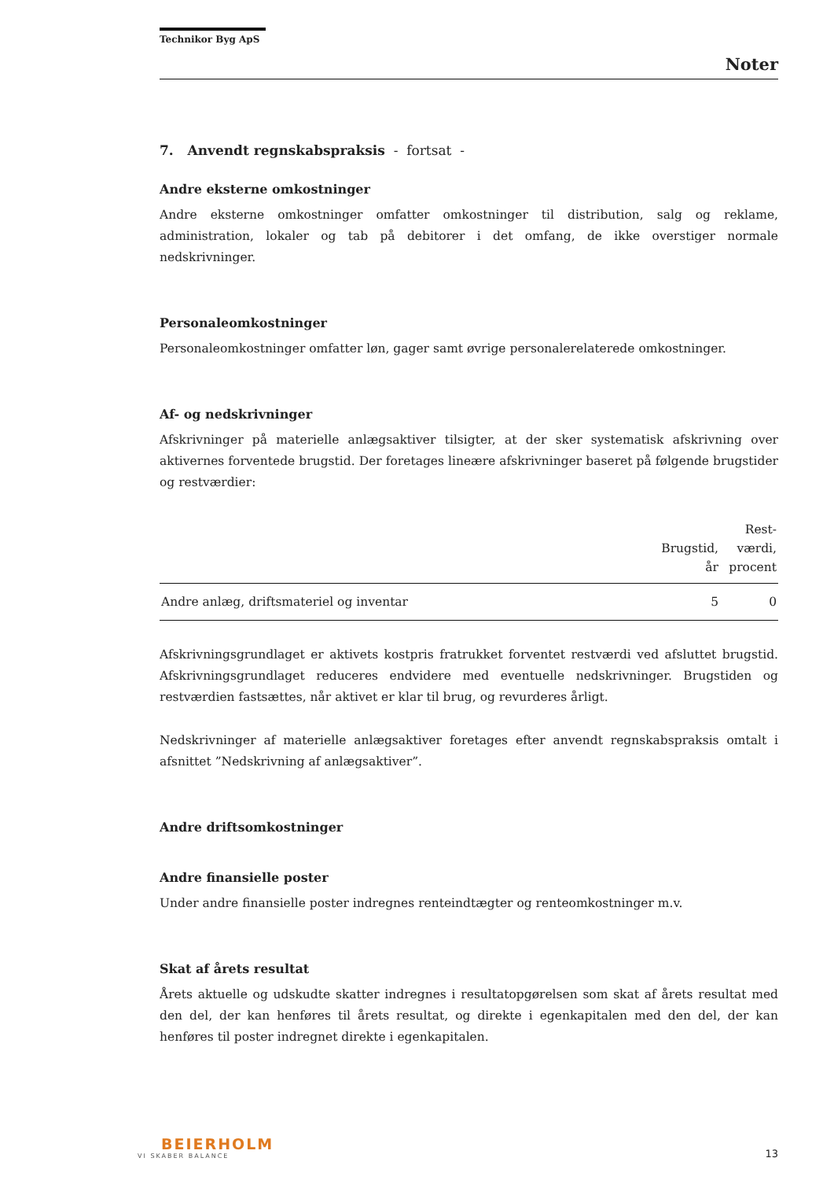Technikor Byg ApS
Noter
7. Anvendt regnskabspraksis - fortsat -
Andre eksterne omkostninger
Andre eksterne omkostninger omfatter omkostninger til distribution, salg og reklame, administration, lokaler og tab på debitorer i det omfang, de ikke overstiger normale nedskrivninger.
Personaleomkostninger
Personaleomkostninger omfatter løn, gager samt øvrige personalerelaterede omkostninger.
Af- og nedskrivninger
Afskrivninger på materielle anlægsaktiver tilsigter, at der sker systematisk afskrivning over aktivernes forventede brugstid. Der foretages lineære afskrivninger baseret på følgende brugstider og restværdier:
| | Brugstid, år | Rest- værdi, procent |
| --- | --- | --- |
| Andre anlæg, driftsmateriel og inventar | 5 | 0 |
Afskrivningsgrundlaget er aktivets kostpris fratrukket forventet restværdi ved afsluttet brugstid. Afskrivningsgrundlaget reduceres endvidere med eventuelle nedskrivninger. Brugstiden og restværdien fastsættes, når aktivet er klar til brug, og revurderes årligt.
Nedskrivninger af materielle anlægsaktiver foretages efter anvendt regnskabspraksis omtalt i afsnittet ”Nedskrivning af anlægsaktiver”.
Andre driftsomkostninger
Andre finansielle poster
Under andre finansielle poster indregnes renteindtægter og renteomkostninger m.v.
Skat af årets resultat
Årets aktuelle og udskudte skatter indregnes i resultatopgørelsen som skat af årets resultat med den del, der kan henføres til årets resultat, og direkte i egenkapitalen med den del, der kan henføres til poster indregnet direkte i egenkapitalen.
BEIERHOLM
VI SKABER BALANCE
13